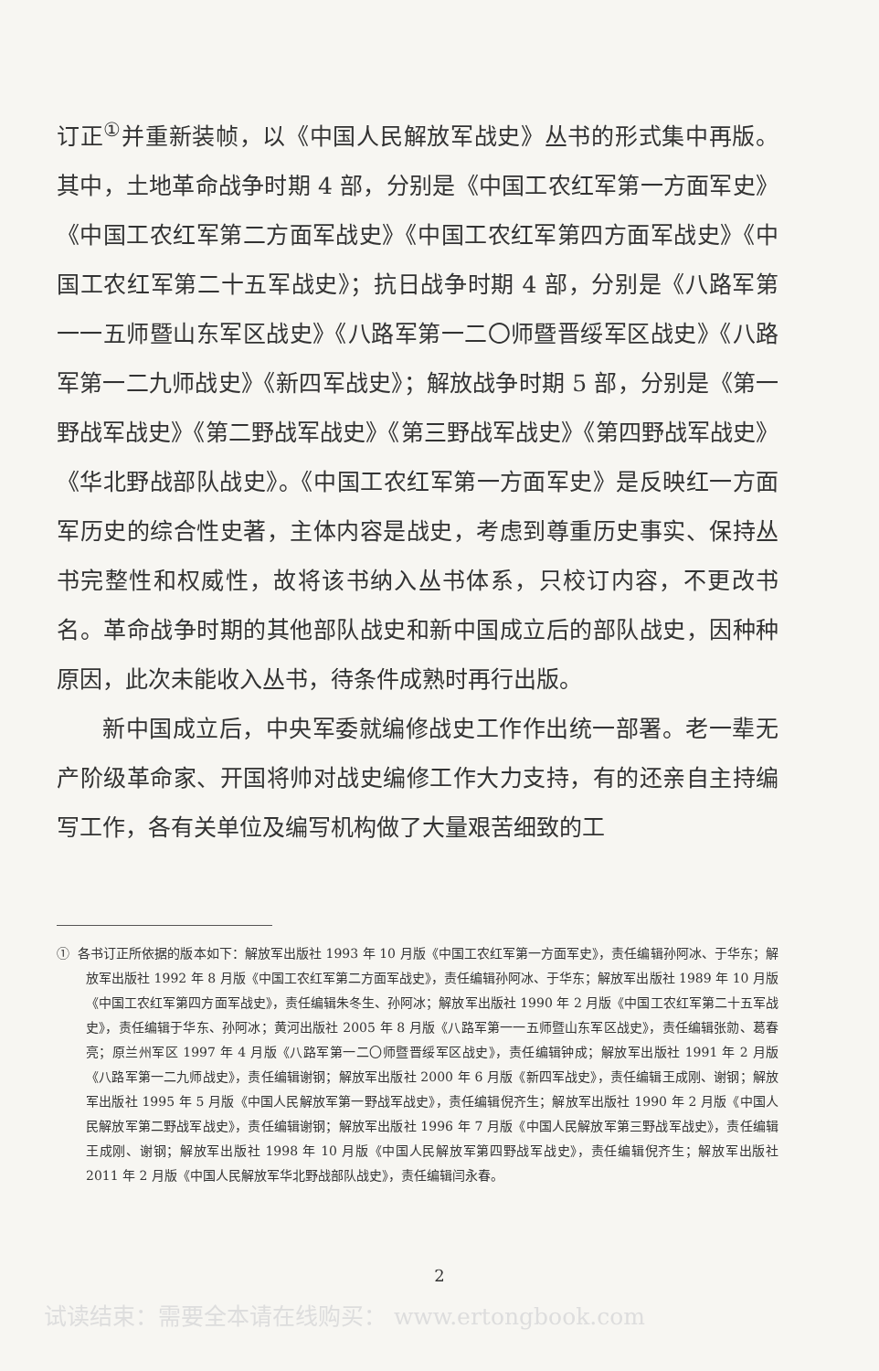订正<sup>①</sup>并重新装帧，以《中国人民解放军战史》丛书的形式集中再版。其中，土地革命战争时期 4 部，分别是《中国工农红军第一方面军史》《中国工农红军第二方面军战史》《中国工农红军第四方面军战史》《中国工农红军第二十五军战史》；抗日战争时期 4 部，分别是《八路军第一一五师暨山东军区战史》《八路军第一二〇师暨晋绥军区战史》《八路军第一二九师战史》《新四军战史》；解放战争时期 5 部，分别是《第一野战军战史》《第二野战军战史》《第三野战军战史》《第四野战军战史》《华北野战部队战史》。《中国工农红军第一方面军史》是反映红一方面军历史的综合性史著，主体内容是战史，考虑到尊重历史事实、保持丛书完整性和权威性，故将该书纳入丛书体系，只校订内容，不更改书名。革命战争时期的其他部队战史和新中国成立后的部队战史，因种种原因，此次未能收入丛书，待条件成熟时再行出版。
新中国成立后，中央军委就编修战史工作作出统一部署。老一辈无产阶级革命家、开国将帅对战史编修工作大力支持，有的还亲自主持编写工作，各有关单位及编写机构做了大量艰苦细致的工
① 各书订正所依据的版本如下：解放军出版社 1993 年 10 月版《中国工农红军第一方面军史》，责任编辑孙阿冰、于华东；解放军出版社 1992 年 8 月版《中国工农红军第二方面军战史》，责任编辑孙阿冰、于华东；解放军出版社 1989 年 10 月版《中国工农红军第四方面军战史》，责任编辑朱冬生、孙阿冰；解放军出版社 1990 年 2 月版《中国工农红军第二十五军战史》，责任编辑于华东、孙阿冰；黄河出版社 2005 年 8 月版《八路军第一一五师暨山东军区战史》，责任编辑张勍、葛春亮；原兰州军区 1997 年 4 月版《八路军第一二〇师暨晋绥军区战史》，责任编辑钟成；解放军出版社 1991 年 2 月版《八路军第一二九师战史》，责任编辑谢钢；解放军出版社 2000 年 6 月版《新四军战史》，责任编辑王成刚、谢钢；解放军出版社 1995 年 5 月版《中国人民解放军第一野战军战史》，责任编辑倪齐生；解放军出版社 1990 年 2 月版《中国人民解放军第二野战军战史》，责任编辑谢钢；解放军出版社 1996 年 7 月版《中国人民解放军第三野战军战史》，责任编辑王成刚、谢钢；解放军出版社 1998 年 10 月版《中国人民解放军第四野战军战史》，责任编辑倪齐生；解放军出版社 2011 年 2 月版《中国人民解放军华北野战部队战史》，责任编辑闫永春。
2
试读结束：需要全本请在线购买： www.ertongbook.com